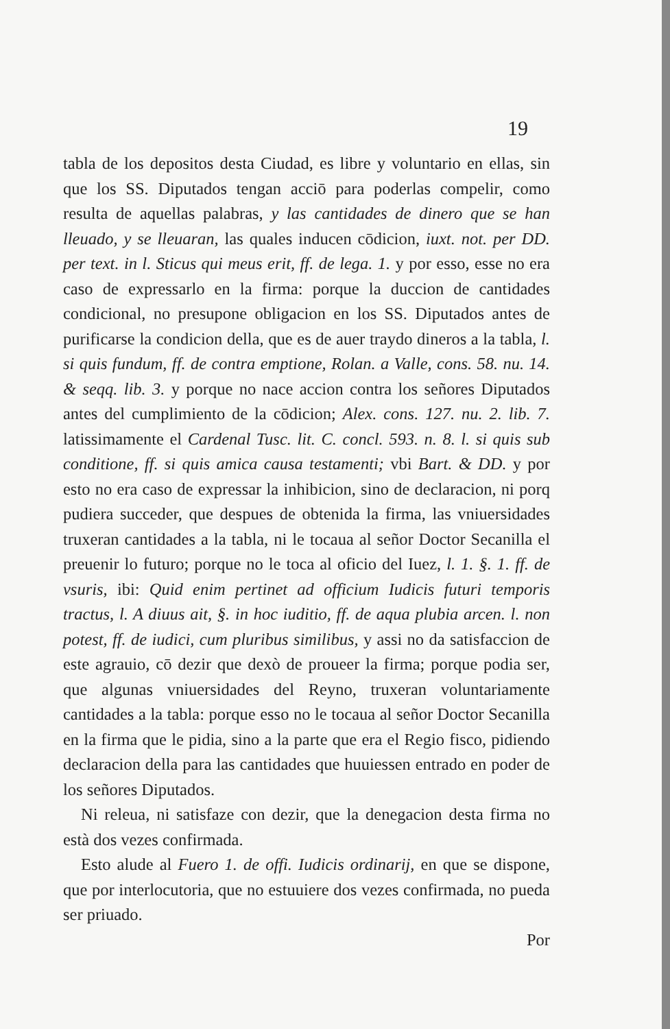19
tabla de los depositos desta Ciudad, es libre y voluntario en ellas, sin que los SS. Diputados tengan acciō para poderlas compelir, como resulta de aquellas palabras, y las cantidades de dinero que se han lleuado, y se lleuaran, las quales inducen cōdicion, iuxt. not. per DD. per text. in l. Sticus qui meus erit, ff. de lega. 1. y por esso, esse no era caso de expressarlo en la firma: porque la duccion de cantidades condicional, no presupone obligacion en los SS. Diputados antes de purificarse la condicion della, que es de auer traydo dineros a la tabla, l. si quis fundum, ff. de contra emptione, Rolan. a Valle, cons. 58. nu. 14. & seqq. lib. 3. y porque no nace accion contra los señores Diputados antes del cumplimiento de la cōdicion; Alex. cons. 127. nu. 2. lib. 7. latissimamente el Cardenal Tusc. lit. C. concl. 593. n. 8. l. si quis sub conditione, ff. si quis amica causa testamenti; vbi Bart. & DD. y por esto no era caso de expressar la inhibicion, sino de declaracion, ni porq pudiera succeder, que despues de obtenida la firma, las vniuersidades truxeran cantidades a la tabla, ni le tocaua al señor Doctor Secanilla el preuenir lo futuro; porque no le toca al oficio del Iuez, l. 1. §. 1. ff. de vsuris, ibi: Quid enim pertinet ad officium Iudicis futuri temporis tractus, l. A diuus ait, §. in hoc iuditio, ff. de aqua plubia arcen. l. non potest, ff. de iudici, cum pluribus similibus, y assi no da satisfaccion de este agrauio, cō dezir que dexò de proueer la firma; porque podia ser, que algunas vniuersidades del Reyno, truxeran voluntariamente cantidades a la tabla: porque esso no le tocaua al señor Doctor Secanilla en la firma que le pidia, sino a la parte que era el Regio fisco, pidiendo declaracion della para las cantidades que huuiessen entrado en poder de los señores Diputados.
Ni releua, ni satisfaze con dezir, que la denegacion desta firma no està dos vezes confirmada.
Esto alude al Fuero 1. de offi. Iudicis ordinarij, en que se dispone, que por interlocutoria, que no estuuiere dos vezes confirmada, no pueda ser priuado.
Por